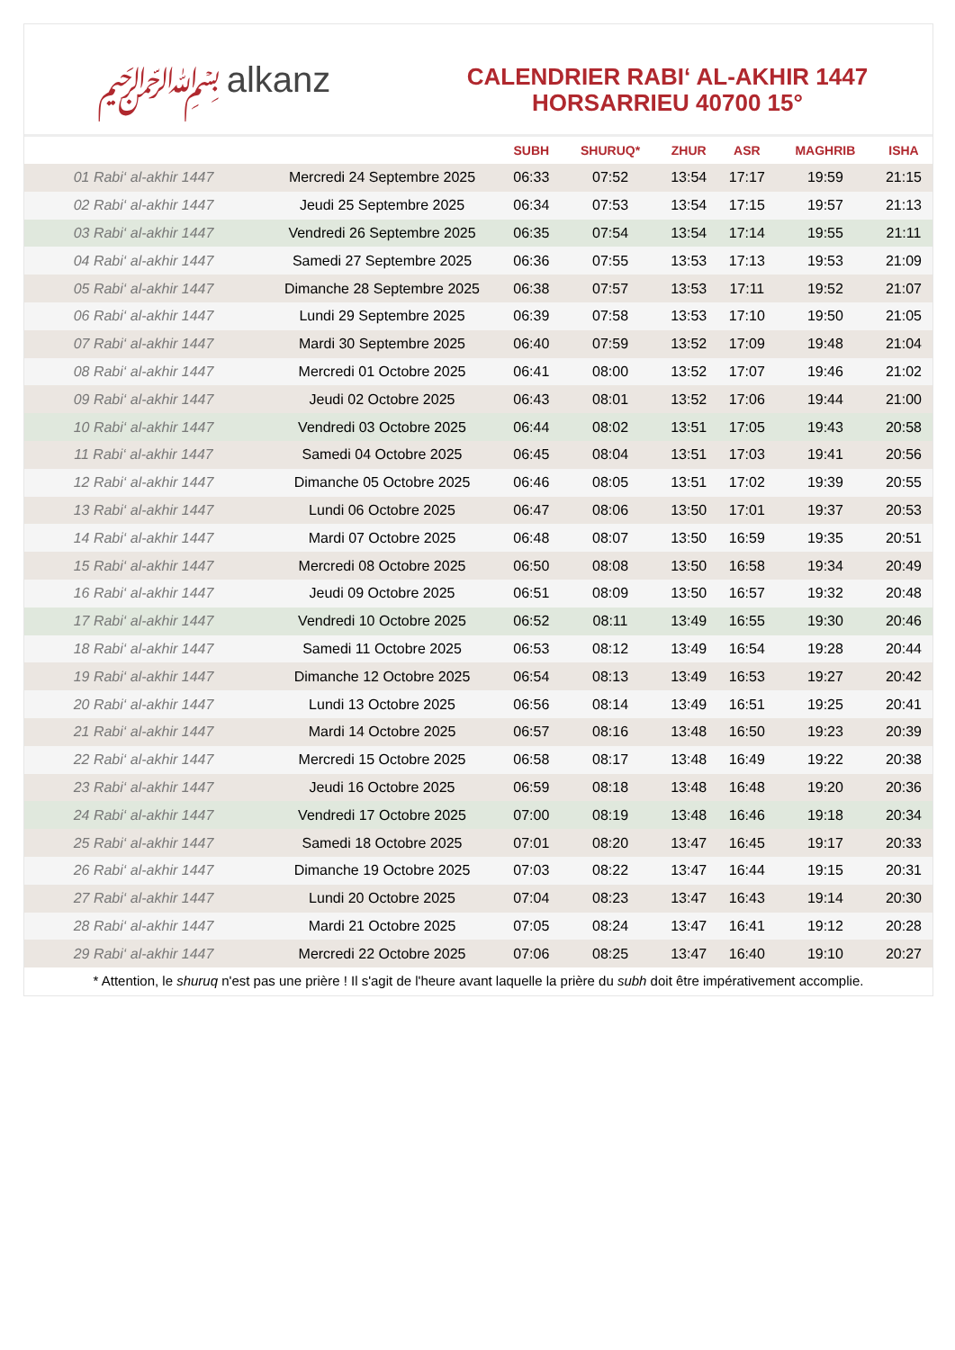﷽ alkanz
CALENDRIER RABI‘ AL-AKHIR 1447
HORSARRIEU 40700 15°
| | | SUBH | SHURUQ* | ZHUR | ASR | MAGHRIB | ISHA |
| --- | --- | --- | --- | --- | --- | --- | --- |
| 01 Rabi‘ al-akhir 1447 | Mercredi 24 Septembre 2025 | 06:33 | 07:52 | 13:54 | 17:17 | 19:59 | 21:15 |
| 02 Rabi‘ al-akhir 1447 | Jeudi 25 Septembre 2025 | 06:34 | 07:53 | 13:54 | 17:15 | 19:57 | 21:13 |
| 03 Rabi‘ al-akhir 1447 | Vendredi 26 Septembre 2025 | 06:35 | 07:54 | 13:54 | 17:14 | 19:55 | 21:11 |
| 04 Rabi‘ al-akhir 1447 | Samedi 27 Septembre 2025 | 06:36 | 07:55 | 13:53 | 17:13 | 19:53 | 21:09 |
| 05 Rabi‘ al-akhir 1447 | Dimanche 28 Septembre 2025 | 06:38 | 07:57 | 13:53 | 17:11 | 19:52 | 21:07 |
| 06 Rabi‘ al-akhir 1447 | Lundi 29 Septembre 2025 | 06:39 | 07:58 | 13:53 | 17:10 | 19:50 | 21:05 |
| 07 Rabi‘ al-akhir 1447 | Mardi 30 Septembre 2025 | 06:40 | 07:59 | 13:52 | 17:09 | 19:48 | 21:04 |
| 08 Rabi‘ al-akhir 1447 | Mercredi 01 Octobre 2025 | 06:41 | 08:00 | 13:52 | 17:07 | 19:46 | 21:02 |
| 09 Rabi‘ al-akhir 1447 | Jeudi 02 Octobre 2025 | 06:43 | 08:01 | 13:52 | 17:06 | 19:44 | 21:00 |
| 10 Rabi‘ al-akhir 1447 | Vendredi 03 Octobre 2025 | 06:44 | 08:02 | 13:51 | 17:05 | 19:43 | 20:58 |
| 11 Rabi‘ al-akhir 1447 | Samedi 04 Octobre 2025 | 06:45 | 08:04 | 13:51 | 17:03 | 19:41 | 20:56 |
| 12 Rabi‘ al-akhir 1447 | Dimanche 05 Octobre 2025 | 06:46 | 08:05 | 13:51 | 17:02 | 19:39 | 20:55 |
| 13 Rabi‘ al-akhir 1447 | Lundi 06 Octobre 2025 | 06:47 | 08:06 | 13:50 | 17:01 | 19:37 | 20:53 |
| 14 Rabi‘ al-akhir 1447 | Mardi 07 Octobre 2025 | 06:48 | 08:07 | 13:50 | 16:59 | 19:35 | 20:51 |
| 15 Rabi‘ al-akhir 1447 | Mercredi 08 Octobre 2025 | 06:50 | 08:08 | 13:50 | 16:58 | 19:34 | 20:49 |
| 16 Rabi‘ al-akhir 1447 | Jeudi 09 Octobre 2025 | 06:51 | 08:09 | 13:50 | 16:57 | 19:32 | 20:48 |
| 17 Rabi‘ al-akhir 1447 | Vendredi 10 Octobre 2025 | 06:52 | 08:11 | 13:49 | 16:55 | 19:30 | 20:46 |
| 18 Rabi‘ al-akhir 1447 | Samedi 11 Octobre 2025 | 06:53 | 08:12 | 13:49 | 16:54 | 19:28 | 20:44 |
| 19 Rabi‘ al-akhir 1447 | Dimanche 12 Octobre 2025 | 06:54 | 08:13 | 13:49 | 16:53 | 19:27 | 20:42 |
| 20 Rabi‘ al-akhir 1447 | Lundi 13 Octobre 2025 | 06:56 | 08:14 | 13:49 | 16:51 | 19:25 | 20:41 |
| 21 Rabi‘ al-akhir 1447 | Mardi 14 Octobre 2025 | 06:57 | 08:16 | 13:48 | 16:50 | 19:23 | 20:39 |
| 22 Rabi‘ al-akhir 1447 | Mercredi 15 Octobre 2025 | 06:58 | 08:17 | 13:48 | 16:49 | 19:22 | 20:38 |
| 23 Rabi‘ al-akhir 1447 | Jeudi 16 Octobre 2025 | 06:59 | 08:18 | 13:48 | 16:48 | 19:20 | 20:36 |
| 24 Rabi‘ al-akhir 1447 | Vendredi 17 Octobre 2025 | 07:00 | 08:19 | 13:48 | 16:46 | 19:18 | 20:34 |
| 25 Rabi‘ al-akhir 1447 | Samedi 18 Octobre 2025 | 07:01 | 08:20 | 13:47 | 16:45 | 19:17 | 20:33 |
| 26 Rabi‘ al-akhir 1447 | Dimanche 19 Octobre 2025 | 07:03 | 08:22 | 13:47 | 16:44 | 19:15 | 20:31 |
| 27 Rabi‘ al-akhir 1447 | Lundi 20 Octobre 2025 | 07:04 | 08:23 | 13:47 | 16:43 | 19:14 | 20:30 |
| 28 Rabi‘ al-akhir 1447 | Mardi 21 Octobre 2025 | 07:05 | 08:24 | 13:47 | 16:41 | 19:12 | 20:28 |
| 29 Rabi‘ al-akhir 1447 | Mercredi 22 Octobre 2025 | 07:06 | 08:25 | 13:47 | 16:40 | 19:10 | 20:27 |
* Attention, le shuruq n'est pas une prière ! Il s'agit de l'heure avant laquelle la prière du subh doit être impérativement accomplie.